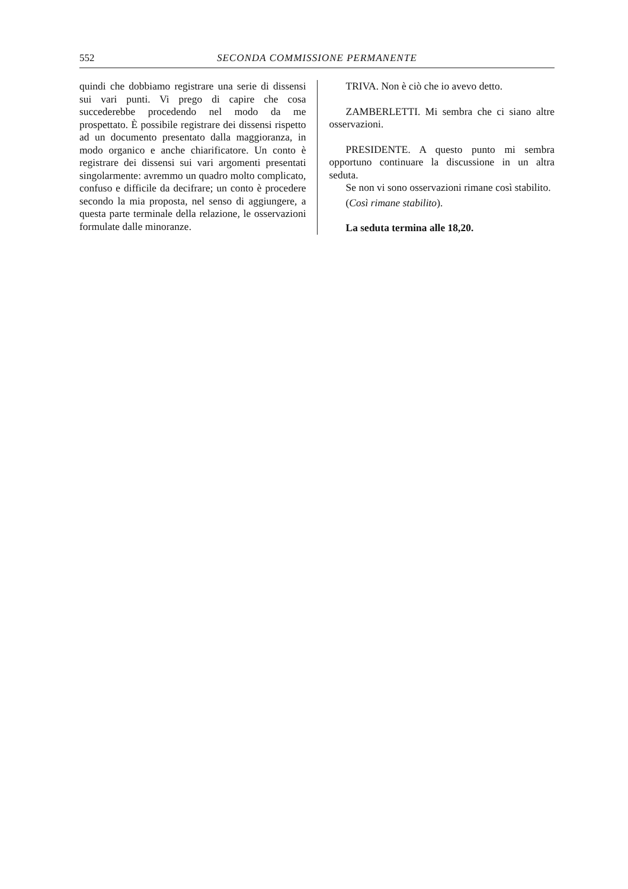552 SECONDA COMMISSIONE PERMANENTE
quindi che dobbiamo registrare una serie di dissensi sui vari punti. Vi prego di capire che cosa succederebbe procedendo nel modo da me prospettato. È possibile registrare dei dissensi rispetto ad un documento presentato dalla maggioranza, in modo organico e anche chiarificatore. Un conto è registrare dei dissensi sui vari argomenti presentati singolarmente: avremmo un quadro molto complicato, confuso e difficile da decifrare; un conto è procedere secondo la mia proposta, nel senso di aggiungere, a questa parte terminale della relazione, le osservazioni formulate dalle minoranze.
TRIVA. Non è ciò che io avevo detto.
ZAMBERLETTI. Mi sembra che ci siano altre osservazioni.
PRESIDENTE. A questo punto mi sembra opportuno continuare la discussione in un altra seduta.
Se non vi sono osservazioni rimane così stabilito.
(Così rimane stabilito).
La seduta termina alle 18,20.